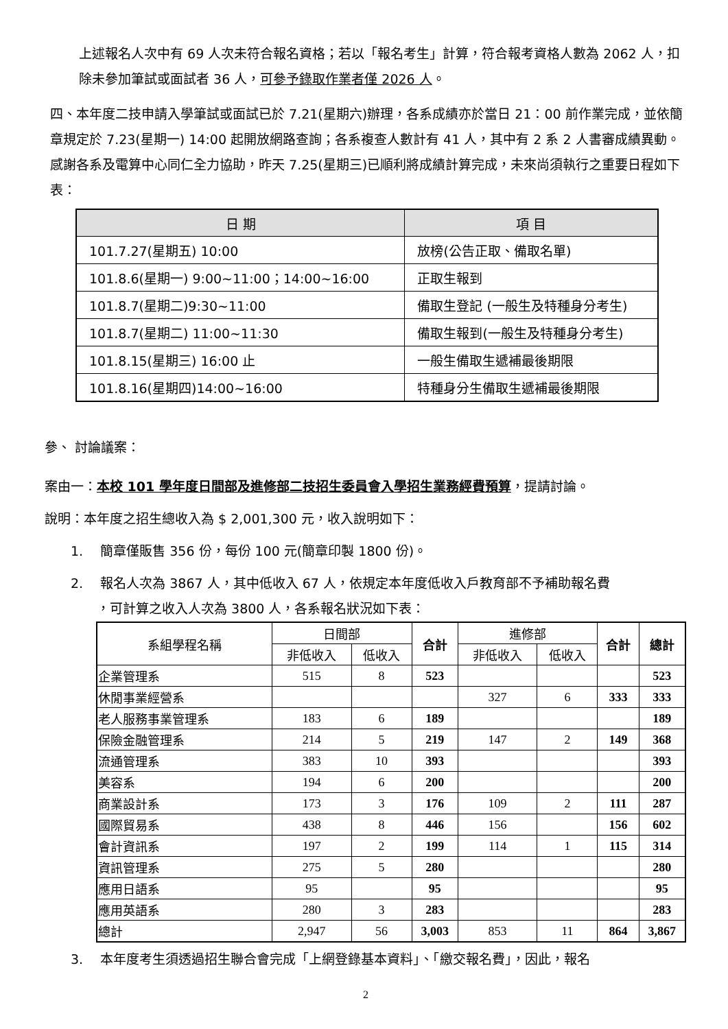上述報名人次中有 69 人次未符合報名資格；若以「報名考生」計算，符合報考資格人數為 2062 人，扣除未參加筆試或面試者 36 人，可參予錄取作業者僅 2026 人。
四、本年度二技申請入學筆試或面試已於 7.21(星期六)辦理，各系成績亦於當日 21：00 前作業完成，並依簡章規定於 7.23(星期一) 14:00 起開放網路查詢；各系複查人數計有 41 人，其中有 2 系 2 人書審成績異動。感謝各系及電算中心同仁全力協助，昨天 7.25(星期三)已順利將成績計算完成，未來尚須執行之重要日程如下表：
| 日 期 | 項 目 |
| --- | --- |
| 101.7.27(星期五) 10:00 | 放榜(公告正取、備取名單) |
| 101.8.6(星期一) 9:00~11:00；14:00~16:00 | 正取生報到 |
| 101.8.7(星期二)9:30~11:00 | 備取生登記 (一般生及特種身分考生) |
| 101.8.7(星期二) 11:00~11:30 | 備取生報到(一般生及特種身分考生) |
| 101.8.15(星期三) 16:00 止 | 一般生備取生遞補最後期限 |
| 101.8.16(星期四)14:00~16:00 | 特種身分生備取生遞補最後期限 |
參、 討論議案：
案由一：本校 101 學年度日間部及進修部二技招生委員會入學招生業務經費預算，提請討論。
說明：本年度之招生總收入為 $ 2,001,300 元，收入說明如下：
1.　 簡章僅販售 356 份，每份 100 元(簡章印製 1800 份)。
2.　 報名人次為 3867 人，其中低收入 67 人，依規定本年度低收入戶教育部不予補助報名費
　　，可計算之收入人次為 3800 人，各系報名狀況如下表：
| 系組學程名稱 | 日間部 | | 合計 | 進修部 | | 合計 | 總計 |
| --- | --- | --- | --- | --- | --- | --- | --- |
| | 非低收入 | 低收入 | | 非低收入 | 低收入 | | |
| 企業管理系 | 515 | 8 | 523 | | | | 523 |
| 休閒事業經營系 | | | | 327 | 6 | 333 | 333 |
| 老人服務事業管理系 | 183 | 6 | 189 | | | | 189 |
| 保險金融管理系 | 214 | 5 | 219 | 147 | 2 | 149 | 368 |
| 流通管理系 | 383 | 10 | 393 | | | | 393 |
| 美容系 | 194 | 6 | 200 | | | | 200 |
| 商業設計系 | 173 | 3 | 176 | 109 | 2 | 111 | 287 |
| 國際貿易系 | 438 | 8 | 446 | 156 | | 156 | 602 |
| 會計資訊系 | 197 | 2 | 199 | 114 | 1 | 115 | 314 |
| 資訊管理系 | 275 | 5 | 280 | | | | 280 |
| 應用日語系 | 95 | | 95 | | | | 95 |
| 應用英語系 | 280 | 3 | 283 | | | | 283 |
| 總計 | 2,947 | 56 | 3,003 | 853 | 11 | 864 | 3,867 |
3.　 本年度考生須透過招生聯合會完成「上網登錄基本資料」、「繳交報名費」，因此，報名
2